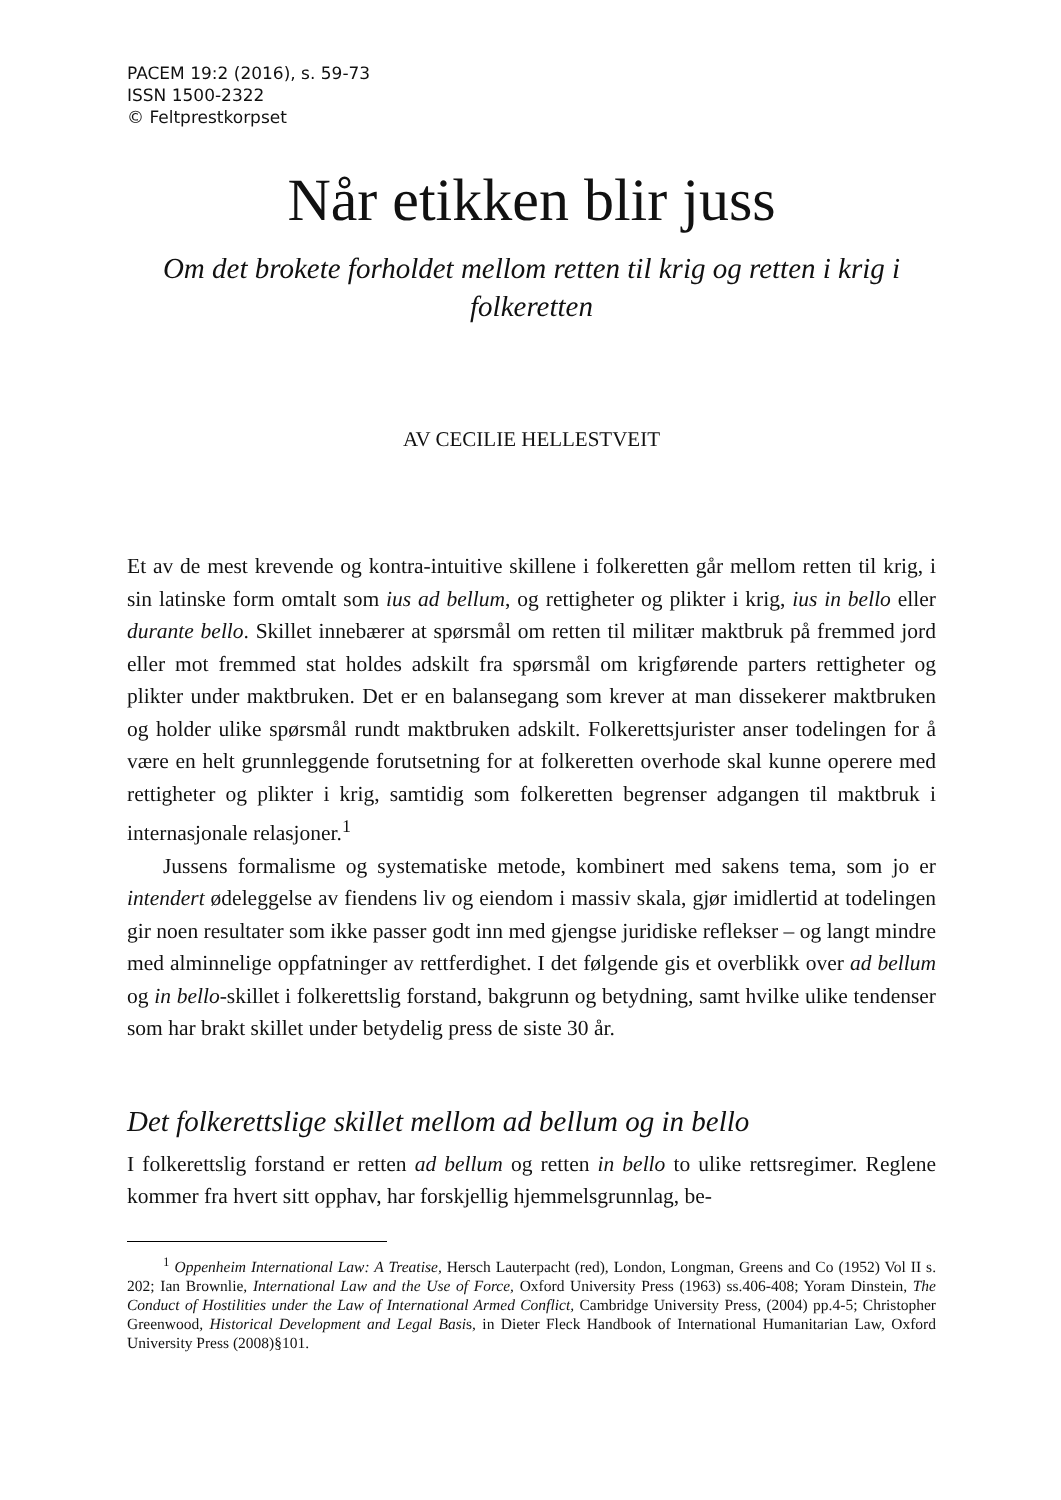PACEM 19:2 (2016), s. 59-73
ISSN 1500-2322
© Feltprestkorpset
Når etikken blir juss
Om det brokete forholdet mellom retten til krig og retten i krig i folkeretten
AV CECILIE HELLESTVEIT
Et av de mest krevende og kontra-intuitive skillene i folkeretten går mellom retten til krig, i sin latinske form omtalt som ius ad bellum, og rettigheter og plikter i krig, ius in bello eller durante bello. Skillet innebærer at spørsmål om retten til militær maktbruk på fremmed jord eller mot fremmed stat holdes adskilt fra spørsmål om krigførende parters rettigheter og plikter under maktbruken. Det er en balansegang som krever at man dissekerer maktbruken og holder ulike spørsmål rundt maktbruken adskilt. Folkerettsjurister anser todelingen for å være en helt grunnleggende forutsetning for at folkeretten overhode skal kunne operere med rettigheter og plikter i krig, samtidig som folkeretten begrenser adgangen til maktbruk i internasjonale relasjoner.<sup>1</sup>
Jussens formalisme og systematiske metode, kombinert med sakens tema, som jo er intendert ødeleggelse av fiendens liv og eiendom i massiv skala, gjør imidlertid at todelingen gir noen resultater som ikke passer godt inn med gjengse juridiske reflekser – og langt mindre med alminnelige oppfatninger av rettferdighet. I det følgende gis et overblikk over ad bellum og in bello-skillet i folkerettslig forstand, bakgrunn og betydning, samt hvilke ulike tendenser som har brakt skillet under betydelig press de siste 30 år.
Det folkerettslige skillet mellom ad bellum og in bello
I folkerettslig forstand er retten ad bellum og retten in bello to ulike rettsregimer. Reglene kommer fra hvert sitt opphav, har forskjellig hjemmelsgrunnlag, be-
<sup>1</sup> Oppenheim International Law: A Treatise, Hersch Lauterpacht (red), London, Longman, Greens and Co (1952) Vol II s. 202; Ian Brownlie, International Law and the Use of Force, Oxford University Press (1963) ss.406-408; Yoram Dinstein, The Conduct of Hostilities under the Law of International Armed Conflict, Cambridge University Press, (2004) pp.4-5; Christopher Greenwood, Historical Development and Legal Basis, in Dieter Fleck Handbook of International Humanitarian Law, Oxford University Press (2008)§101.